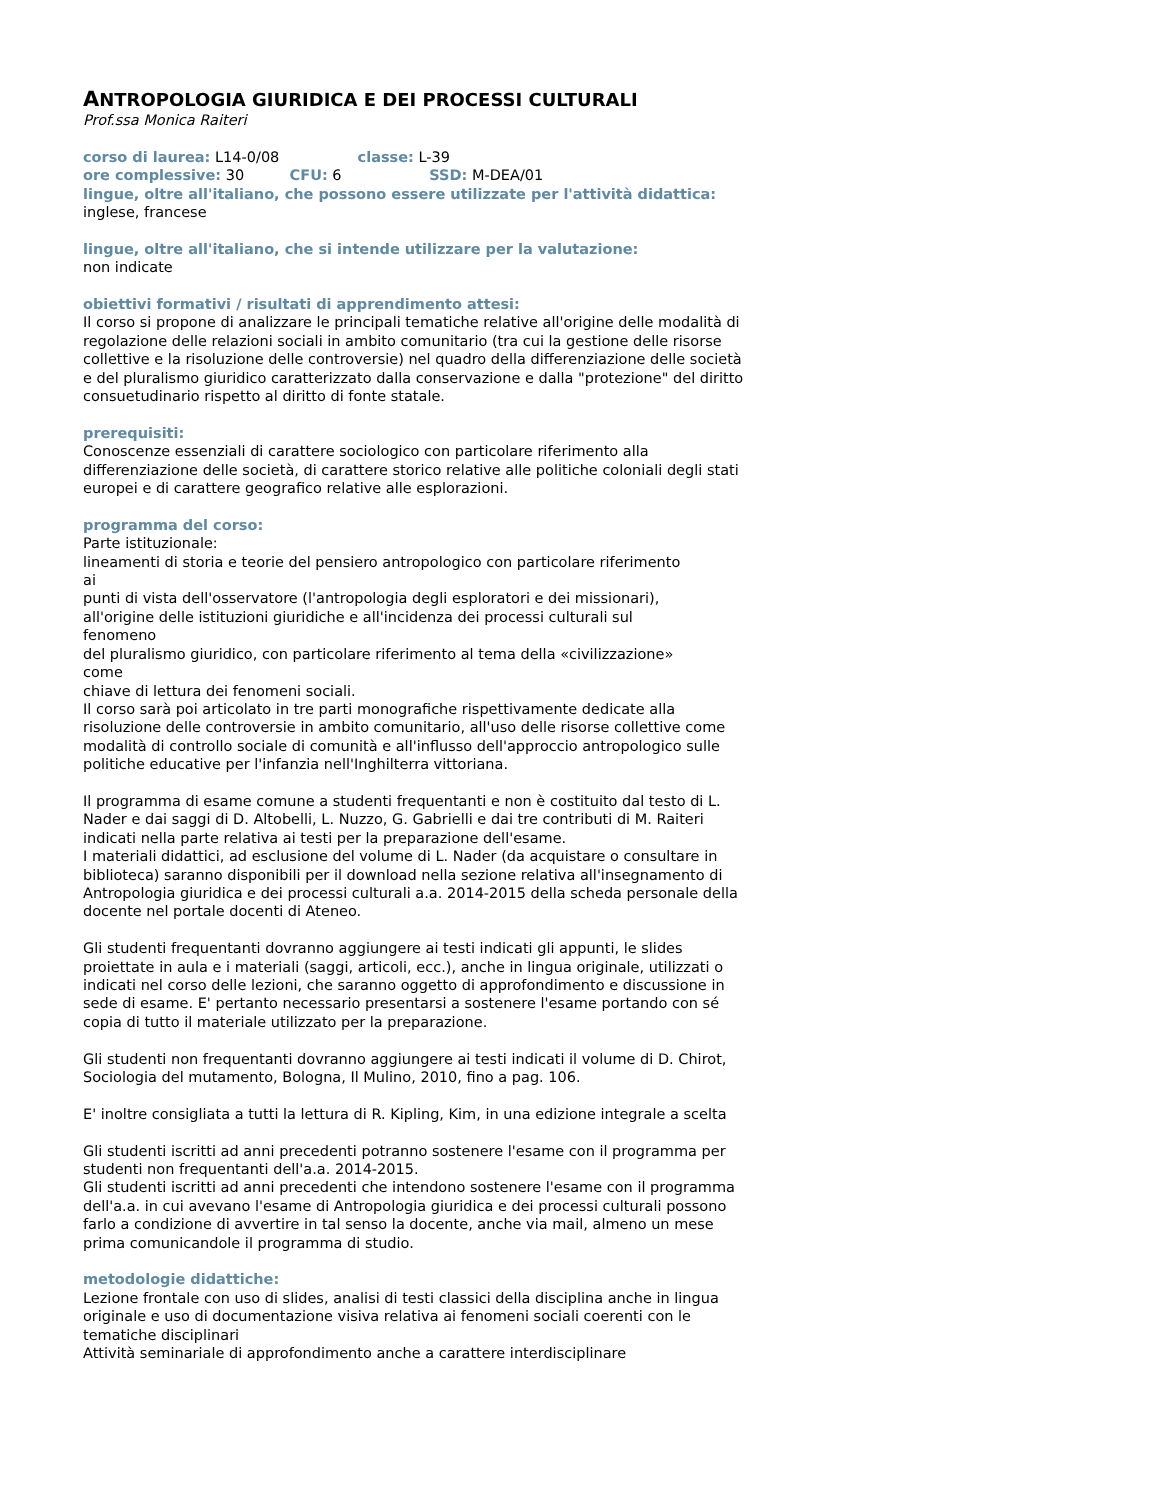ANTROPOLOGIA GIURIDICA E DEI PROCESSI CULTURALI
Prof.ssa Monica Raiteri
corso di laurea: L14-0/08 classe: L-39
ore complessive: 30 CFU: 6 SSD: M-DEA/01
lingue, oltre all'italiano, che possono essere utilizzate per l'attività didattica:
inglese, francese
lingue, oltre all'italiano, che si intende utilizzare per la valutazione:
non indicate
obiettivi formativi / risultati di apprendimento attesi:
Il corso si propone di analizzare le principali tematiche relative all'origine delle modalità di regolazione delle relazioni sociali in ambito comunitario (tra cui la gestione delle risorse collettive e la risoluzione delle controversie) nel quadro della differenziazione delle società e del pluralismo giuridico caratterizzato dalla conservazione e dalla "protezione" del diritto consuetudinario rispetto al diritto di fonte statale.
prerequisiti:
Conoscenze essenziali di carattere sociologico con particolare riferimento alla differenziazione delle società, di carattere storico relative alle politiche coloniali degli stati europei e di carattere geografico relative alle esplorazioni.
programma del corso:
Parte istituzionale:
lineamenti di storia e teorie del pensiero antropologico con particolare riferimento
ai
punti di vista dell'osservatore (l'antropologia degli esploratori e dei missionari),
all'origine delle istituzioni giuridiche e all'incidenza dei processi culturali sul
fenomeno
del pluralismo giuridico, con particolare riferimento al tema della «civilizzazione»
come
chiave di lettura dei fenomeni sociali.
Il corso sarà poi articolato in tre parti monografiche rispettivamente dedicate alla risoluzione delle controversie in ambito comunitario, all'uso delle risorse collettive come modalità di controllo sociale di comunità e all'influsso dell'approccio antropologico sulle politiche educative per l'infanzia nell'Inghilterra vittoriana.
Il programma di esame comune a studenti frequentanti e non è costituito dal testo di L. Nader e dai saggi di D. Altobelli, L. Nuzzo, G. Gabrielli e dai tre contributi di M. Raiteri indicati nella parte relativa ai testi per la preparazione dell'esame.
I materiali didattici, ad esclusione del volume di L. Nader (da acquistare o consultare in biblioteca) saranno disponibili per il download nella sezione relativa all'insegnamento di Antropologia giuridica e dei processi culturali a.a. 2014-2015 della scheda personale della docente nel portale docenti di Ateneo.
Gli studenti frequentanti dovranno aggiungere ai testi indicati gli appunti, le slides proiettate in aula e i materiali (saggi, articoli, ecc.), anche in lingua originale, utilizzati o indicati nel corso delle lezioni, che saranno oggetto di approfondimento e discussione in sede di esame. E' pertanto necessario presentarsi a sostenere l'esame portando con sé copia di tutto il materiale utilizzato per la preparazione.
Gli studenti non frequentanti dovranno aggiungere ai testi indicati il volume di D. Chirot, Sociologia del mutamento, Bologna, Il Mulino, 2010, fino a pag. 106.
E' inoltre consigliata a tutti la lettura di R. Kipling, Kim, in una edizione integrale a scelta
Gli studenti iscritti ad anni precedenti potranno sostenere l'esame con il programma per studenti non frequentanti dell'a.a. 2014-2015.
Gli studenti iscritti ad anni precedenti che intendono sostenere l'esame con il programma dell'a.a. in cui avevano l'esame di Antropologia giuridica e dei processi culturali possono farlo a condizione di avvertire in tal senso la docente, anche via mail, almeno un mese prima comunicandole il programma di studio.
metodologie didattiche:
Lezione frontale con uso di slides, analisi di testi classici della disciplina anche in lingua originale e uso di documentazione visiva relativa ai fenomeni sociali coerenti con le tematiche disciplinari
Attività seminariale di approfondimento anche a carattere interdisciplinare